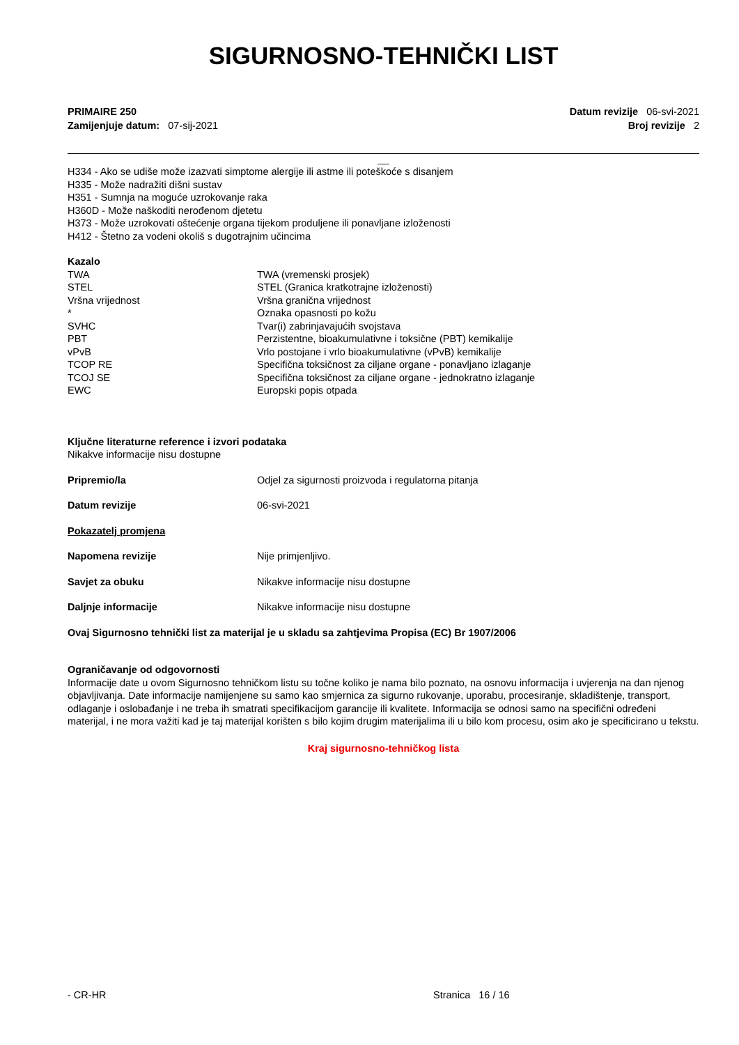SIGURNOSNO-TEHNIČKI LIST
PRIMAIRE 250
Zamijenjuje datum: 07-sij-2021
Datum revizije 06-svi-2021
Broj revizije 2
__
H334 - Ako se udiše može izazvati simptome alergije ili astme ili poteškoće s disanjem
H335 - Može nadražiti dišni sustav
H351 - Sumnja na moguće uzrokovanje raka
H360D - Može naškoditi nerođenom djetetu
H373 - Može uzrokovati oštećenje organa tijekom produljene ili ponavljane izloženosti
H412 - Štetno za vodeni okoliš s dugotrajnim učincima
Kazalo
| TWA | TWA (vremenski prosjek) |
| STEL | STEL (Granica kratkotrajne izloženosti) |
| Vršna vrijednost | Vršna granična vrijednost |
| * | Oznaka opasnosti po kožu |
| SVHC | Tvar(i) zabrinjavajućih svojstava |
| PBT | Perzistentne, bioakumulativne i toksične (PBT) kemikalije |
| vPvB | Vrlo postojane i vrlo bioakumulativne (vPvB) kemikalije |
| TCOP RE | Specifična toksičnost za ciljane organe - ponavljano izlaganje |
| TCOJ SE | Specifična toksičnost za ciljane organe - jednokratno izlaganje |
| EWC | Europski popis otpada |
Ključne literaturne reference i izvori podataka
Nikakve informacije nisu dostupne
| Pripremio/la | Odjel za sigurnosti proizvoda i regulatorna pitanja |
| Datum revizije | 06-svi-2021 |
| Pokazatelj promjena | |
| Napomena revizije | Nije primjenljivo. |
| Savjet za obuku | Nikakve informacije nisu dostupne |
| Daljnje informacije | Nikakve informacije nisu dostupne |
Ovaj Sigurnosno tehnički list za materijal je u skladu sa zahtjevima Propisa (EC) Br 1907/2006
Ograničavanje od odgovornosti
Informacije date u ovom Sigurnosno tehničkom listu su točne koliko je nama bilo poznato, na osnovu informacija i uvjerenja na dan njenog objavljivanja. Date informacije namijenjene su samo kao smjernica za sigurno rukovanje, uporabu, procesiranje, skladištenje, transport, odlaganje i oslobađanje i ne treba ih smatrati specifikacijom garancije ili kvalitete. Informacija se odnosi samo na specifični određeni materijal, i ne mora važiti kad je taj materijal korišten s bilo kojim drugim materijalima ili u bilo kom procesu, osim ako je specificirano u tekstu.
Kraj sigurnosno-tehničkog lista
- CR-HR Stranica 16 / 16